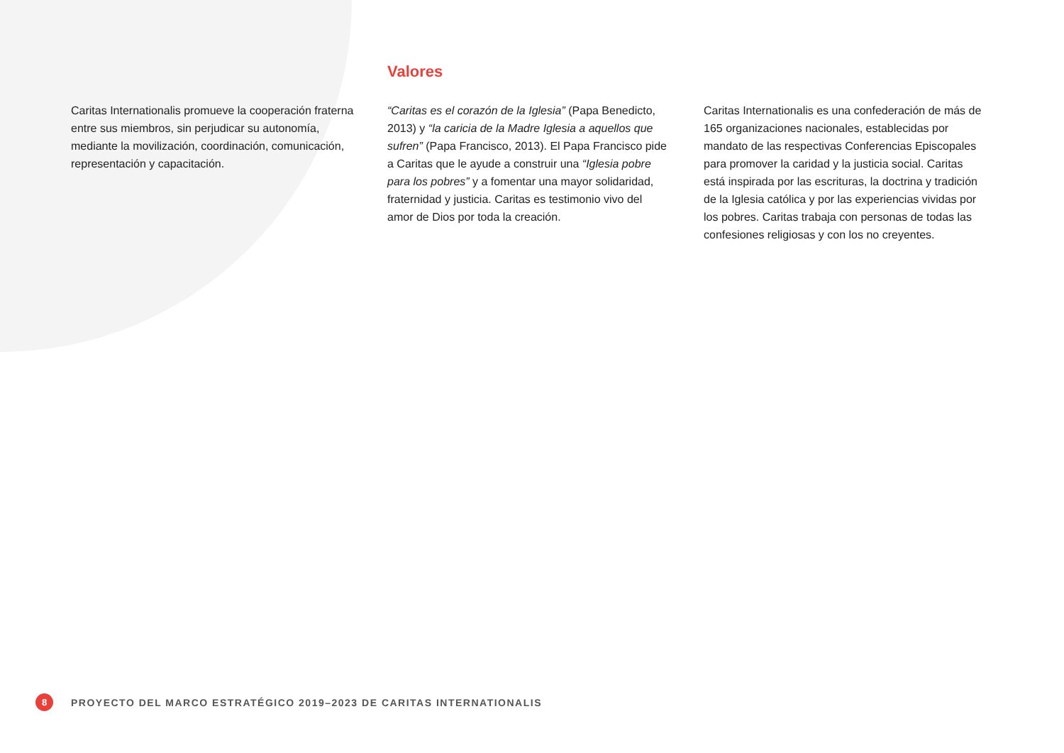Caritas Internationalis promueve la cooperación fraterna entre sus miembros, sin perjudicar su autonomía, mediante la movilización, coordinación, comunicación, representación y capacitación.
Valores
“Caritas es el corazón de la Iglesia” (Papa Benedicto, 2013) y “la caricia de la Madre Iglesia a aquellos que sufren” (Papa Francisco, 2013). El Papa Francisco pide a Caritas que le ayude a construir una “Iglesia pobre para los pobres” y a fomentar una mayor solidaridad, fraternidad y justicia. Caritas es testimonio vivo del amor de Dios por toda la creación.
Caritas Internationalis es una confederación de más de 165 organizaciones nacionales, establecidas por mandato de las respectivas Conferencias Episcopales para promover la caridad y la justicia social. Caritas está inspirada por las escrituras, la doctrina y tradición de la Iglesia católica y por las experiencias vividas por los pobres. Caritas trabaja con personas de todas las confesiones religiosas y con los no creyentes.
8
PROYECTO DEL MARCO ESTRATÉGICO 2019–2023 DE CARITAS INTERNATIONALIS